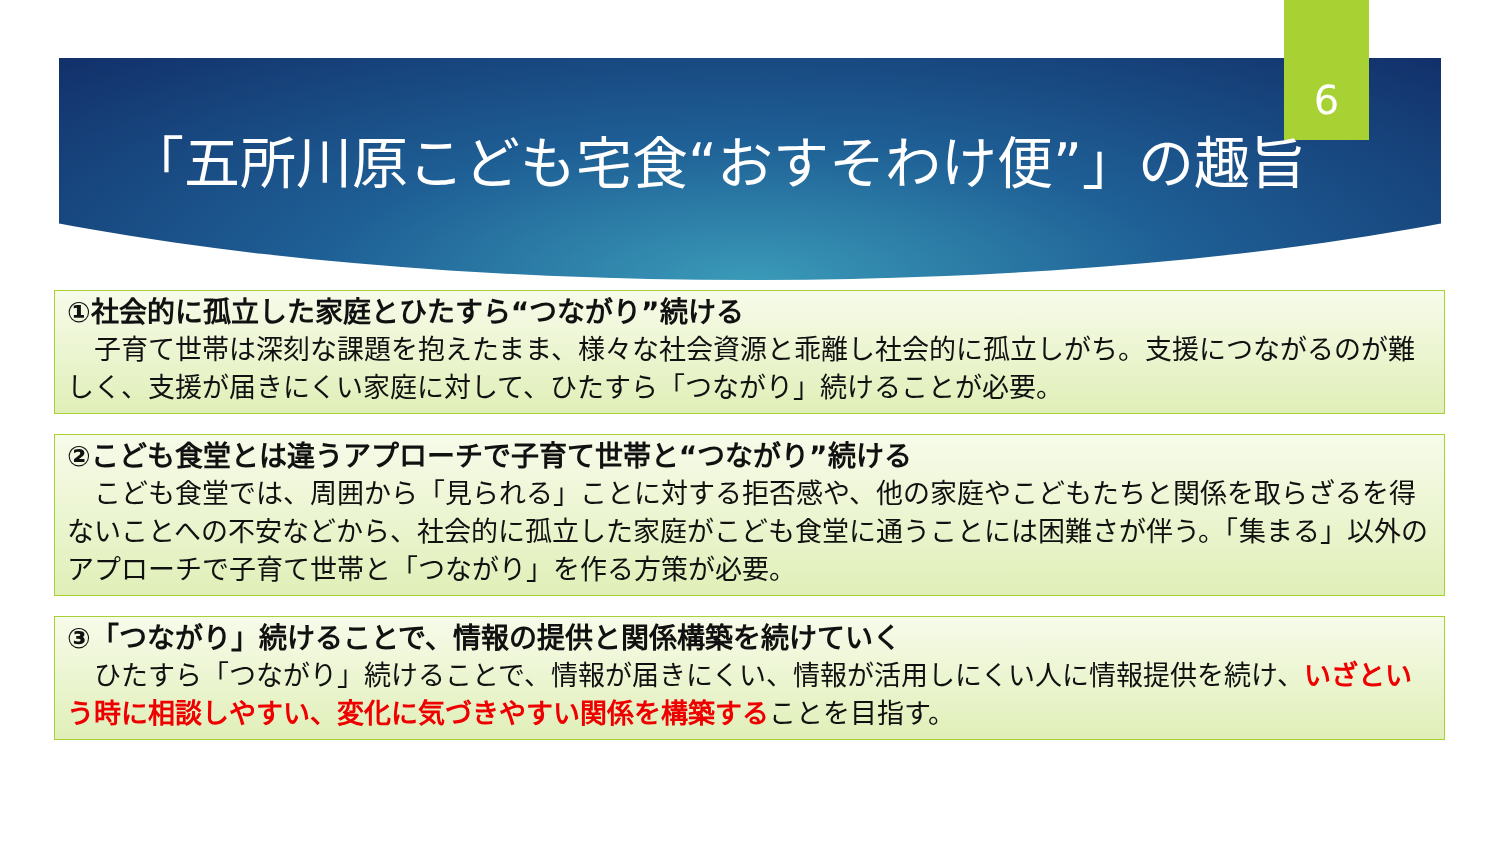6
「五所川原こども宅食“おすそわけ便”」の趣旨
①社会的に孤立した家庭とひたすら“つながり”続ける
子育て世帯は深刻な課題を抱えたまま、様々な社会資源と乖離し社会的に孤立しがち。支援につながるのが難しく、支援が届きにくい家庭に対して、ひたすら「つながり」続けることが必要。
②こども食堂とは違うアプローチで子育て世帯と“つながり”続ける
こども食堂では、周囲から「見られる」ことに対する拒否感や、他の家庭やこどもたちと関係を取らざるを得ないことへの不安などから、社会的に孤立した家庭がこども食堂に通うことには困難さが伴う。「集まる」以外のアプローチで子育て世帯と「つながり」を作る方策が必要。
③「つながり」続けることで、情報の提供と関係構築を続けていく
ひたすら「つながり」続けることで、情報が届きにくい、情報が活用しにくい人に情報提供を続け、いざという時に相談しやすい、変化に気づきやすい関係を構築することを目指す。